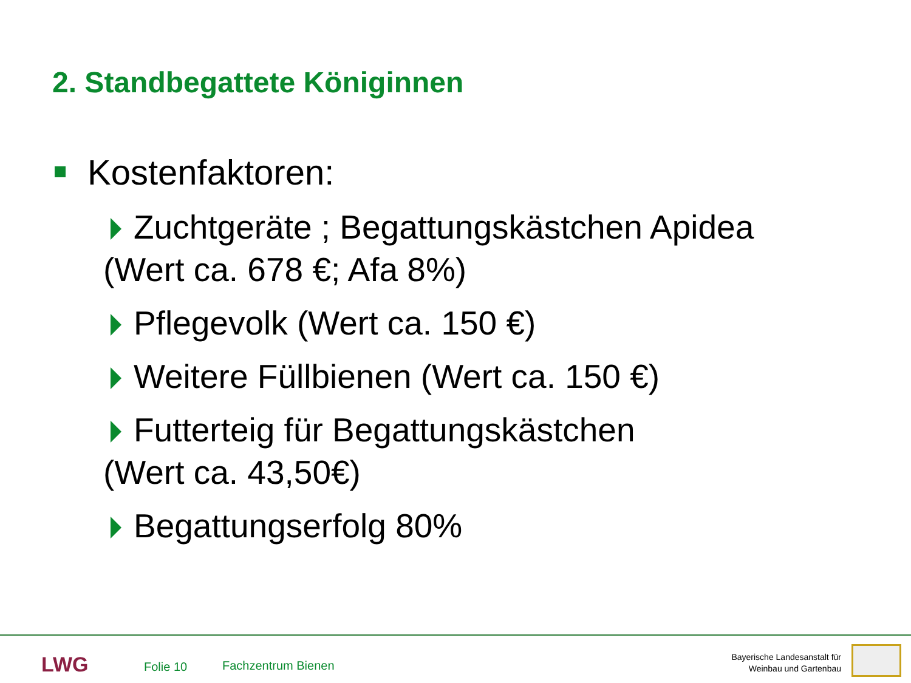2. Standbegattete Königinnen
Kostenfaktoren:
Zuchtgeräte ; Begattungskästchen Apidea
(Wert ca. 678 €; Afa 8%)
Pflegevolk (Wert ca. 150 €)
Weitere Füllbienen (Wert ca. 150 €)
Futterteig für Begattungskästchen
(Wert ca. 43,50€)
Begattungserfolg 80%
LWG Folie 10 Fachzentrum Bienen
Bayerische Landesanstalt für
Weinbau und Gartenbau